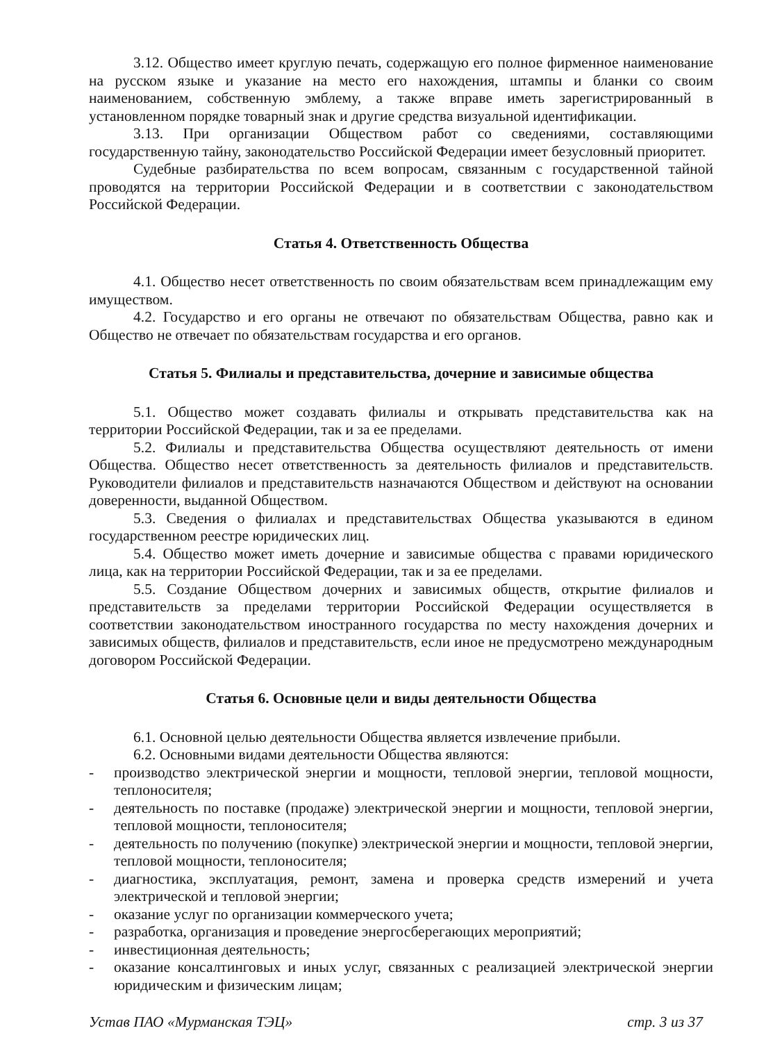3.12. Общество имеет круглую печать, содержащую его полное фирменное наименование на русском языке и указание на место его нахождения, штампы и бланки со своим наименованием, собственную эмблему, а также вправе иметь зарегистрированный в установленном порядке товарный знак и другие средства визуальной идентификации.
3.13. При организации Обществом работ со сведениями, составляющими государственную тайну, законодательство Российской Федерации имеет безусловный приоритет.
Судебные разбирательства по всем вопросам, связанным с государственной тайной проводятся на территории Российской Федерации и в соответствии с законодательством Российской Федерации.
Статья 4. Ответственность Общества
4.1. Общество несет ответственность по своим обязательствам всем принадлежащим ему имуществом.
4.2. Государство и его органы не отвечают по обязательствам Общества, равно как и Общество не отвечает по обязательствам государства и его органов.
Статья 5. Филиалы и представительства, дочерние и зависимые общества
5.1. Общество может создавать филиалы и открывать представительства как на территории Российской Федерации, так и за ее пределами.
5.2. Филиалы и представительства Общества осуществляют деятельность от имени Общества. Общество несет ответственность за деятельность филиалов и представительств. Руководители филиалов и представительств назначаются Обществом и действуют на основании доверенности, выданной Обществом.
5.3. Сведения о филиалах и представительствах Общества указываются в едином государственном реестре юридических лиц.
5.4. Общество может иметь дочерние и зависимые общества с правами юридического лица, как на территории Российской Федерации, так и за ее пределами.
5.5. Создание Обществом дочерних и зависимых обществ, открытие филиалов и представительств за пределами территории Российской Федерации осуществляется в соответствии законодательством иностранного государства по месту нахождения дочерних и зависимых обществ, филиалов и представительств, если иное не предусмотрено международным договором Российской Федерации.
Статья 6. Основные цели и виды деятельности Общества
6.1. Основной целью деятельности Общества является извлечение прибыли.
6.2. Основными видами деятельности Общества являются:
- производство электрической энергии и мощности, тепловой энергии, тепловой мощности, теплоносителя;
- деятельность по поставке (продаже) электрической энергии и мощности, тепловой энергии, тепловой мощности, теплоносителя;
- деятельность по получению (покупке) электрической энергии и мощности, тепловой энергии, тепловой мощности, теплоносителя;
- диагностика, эксплуатация, ремонт, замена и проверка средств измерений и учета электрической и тепловой энергии;
- оказание услуг по организации коммерческого учета;
- разработка, организация и проведение энергосберегающих мероприятий;
- инвестиционная деятельность;
- оказание консалтинговых и иных услуг, связанных с реализацией электрической энергии юридическим и физическим лицам;
Устав ПАО «Мурманская ТЭЦ» стр. 3 из 37